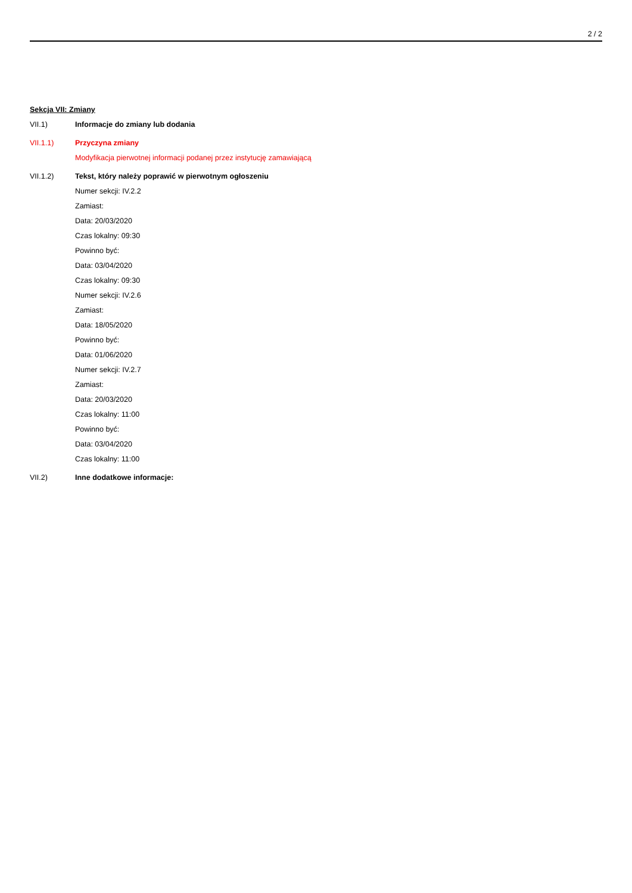2 / 2
Sekcja VII: Zmiany
VII.1) Informacje do zmiany lub dodania
VII.1.1) Przyczyna zmiany
Modyfikacja pierwotnej informacji podanej przez instytucję zamawiającą
VII.1.2) Tekst, który należy poprawić w pierwotnym ogłoszeniu
Numer sekcji: IV.2.2
Zamiast:
Data: 20/03/2020
Czas lokalny: 09:30
Powinno być:
Data: 03/04/2020
Czas lokalny: 09:30
Numer sekcji: IV.2.6
Zamiast:
Data: 18/05/2020
Powinno być:
Data: 01/06/2020
Numer sekcji: IV.2.7
Zamiast:
Data: 20/03/2020
Czas lokalny: 11:00
Powinno być:
Data: 03/04/2020
Czas lokalny: 11:00
VII.2) Inne dodatkowe informacje: